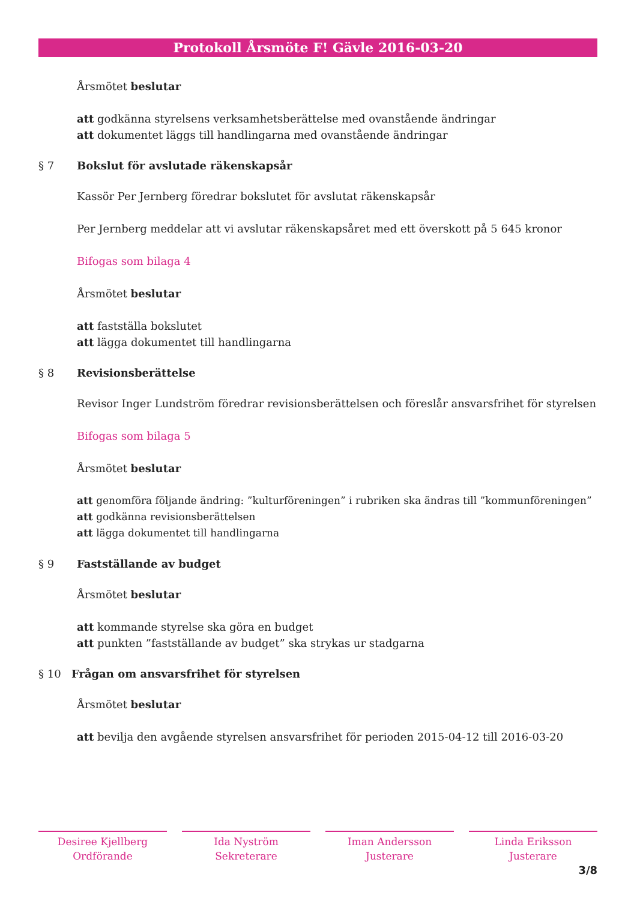Protokoll Årsmöte F! Gävle 2016-03-20
Årsmötet beslutar
att godkänna styrelsens verksamhetsberättelse med ovanstående ändringar
att dokumentet läggs till handlingarna med ovanstående ändringar
§ 7 Bokslut för avslutade räkenskapsår
Kassör Per Jernberg föredrar bokslutet för avslutat räkenskapsår
Per Jernberg meddelar att vi avslutar räkenskapsåret med ett överskott på 5 645 kronor
Bifogas som bilaga 4
Årsmötet beslutar
att fastställa bokslutet
att lägga dokumentet till handlingarna
§ 8 Revisionsberättelse
Revisor Inger Lundström föredrar revisionsberättelsen och föreslår ansvarsfrihet för styrelsen
Bifogas som bilaga 5
Årsmötet beslutar
att genomföra följande ändring: ”kulturföreningen” i rubriken ska ändras till ”kommunföreningen”
att godkänna revisionsberättelsen
att lägga dokumentet till handlingarna
§ 9 Fastställande av budget
Årsmötet beslutar
att kommande styrelse ska göra en budget
att punkten ”fastställande av budget” ska strykas ur stadgarna
§ 10 Frågan om ansvarsfrihet för styrelsen
Årsmötet beslutar
att bevilja den avgående styrelsen ansvarsfrihet för perioden 2015-04-12 till 2016-03-20
Desiree Kjellberg
Ordförande
Ida Nyström
Sekreterare
Iman Andersson
Justerare
Linda Eriksson
Justerare
3/8